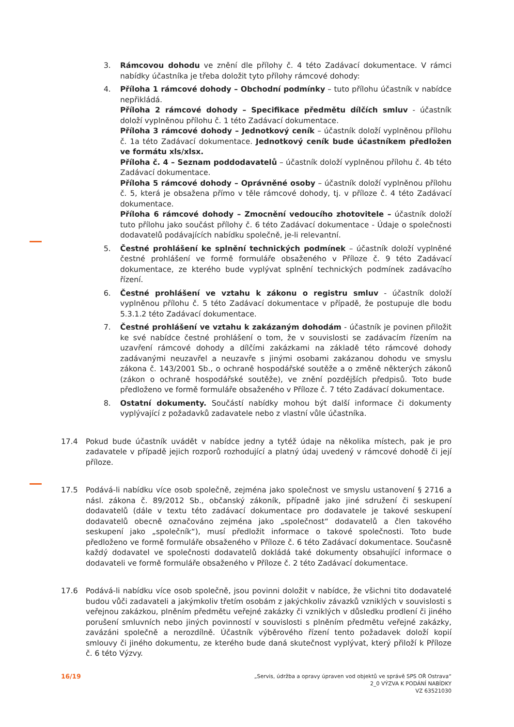3. Rámcovou dohodu ve znění dle přílohy č. 4 této Zadávací dokumentace. V rámci nabídky účastníka je třeba doložit tyto přílohy rámcové dohody:
4. Příloha 1 rámcové dohody – Obchodní podmínky – tuto přílohu účastník v nabídce nepřikládá.
Příloha 2 rámcové dohody – Specifikace předmětu dílčích smluv - účastník doloží vyplněnou přílohu č. 1 této Zadávací dokumentace.
Příloha 3 rámcové dohody – Jednotkový ceník – účastník doloží vyplněnou přílohu č. 1a této Zadávací dokumentace. Jednotkový ceník bude účastníkem předložen ve formátu xls/xlsx.
Příloha č. 4 – Seznam poddodavatelů – účastník doloží vyplněnou přílohu č. 4b této Zadávací dokumentace.
Příloha 5 rámcové dohody – Oprávněné osoby – účastník doloží vyplněnou přílohu č. 5, která je obsažena přímo v těle rámcové dohody, tj. v příloze č. 4 této Zadávací dokumentace.
Příloha 6 rámcové dohody – Zmocnění vedoucího zhotovitele – účastník doloží tuto přílohu jako součást přílohy č. 6 této Zadávací dokumentace - Údaje o společnosti dodavatelů podávajících nabídku společně, je-li relevantní.
5. Čestné prohlášení ke splnění technických podmínek – účastník doloží vyplněné čestné prohlášení ve formě formuláře obsaženého v Příloze č. 9 této Zadávací dokumentace, ze kterého bude vyplývat splnění technických podmínek zadávacího řízení.
6. Čestné prohlášení ve vztahu k zákonu o registru smluv - účastník doloží vyplněnou přílohu č. 5 této Zadávací dokumentace v případě, že postupuje dle bodu 5.3.1.2 této Zadávací dokumentace.
7. Čestné prohlášení ve vztahu k zakázaným dohodám - účastník je povinen přiložit ke své nabídce čestné prohlášení o tom, že v souvislosti se zadávacím řízením na uzavření rámcové dohody a dílčími zakázkami na základě této rámcové dohody zadávanými neuzavřel a neuzavře s jinými osobami zakázanou dohodu ve smyslu zákona č. 143/2001 Sb., o ochraně hospodářské soutěže a o změně některých zákonů (zákon o ochraně hospodářské soutěže), ve znění pozdějších předpisů. Toto bude předloženo ve formě formuláře obsaženého v Příloze č. 7 této Zadávací dokumentace.
8. Ostatní dokumenty. Součástí nabídky mohou být další informace či dokumenty vyplývající z požadavků zadavatele nebo z vlastní vůle účastníka.
17.4 Pokud bude účastník uvádět v nabídce jedny a tytéž údaje na několika místech, pak je pro zadavatele v případě jejich rozporů rozhodující a platný údaj uvedený v rámcové dohodě či její příloze.
17.5 Podává-li nabídku více osob společně, zejména jako společnost ve smyslu ustanovení § 2716 a násl. zákona č. 89/2012 Sb., občanský zákoník, případně jako jiné sdružení či seskupení dodavatelů (dále v textu této zadávací dokumentace pro dodavatele je takové seskupení dodavatelů obecně označováno zejména jako „společnost“ dodavatelů a člen takového seskupení jako „společník“), musí předložit informace o takové společnosti. Toto bude předloženo ve formě formuláře obsaženého v Příloze č. 6 této Zadávací dokumentace. Současně každý dodavatel ve společnosti dodavatelů dokládá také dokumenty obsahující informace o dodavateli ve formě formuláře obsaženého v Příloze č. 2 této Zadávací dokumentace.
17.6 Podává-li nabídku více osob společně, jsou povinni doložit v nabídce, že všichni tito dodavatelé budou vůči zadavateli a jakýmkoliv třetím osobám z jakýchkoliv závazků vzniklých v souvislosti s veřejnou zakázkou, plněním předmětu veřejné zakázky či vzniklých v důsledku prodlení či jiného porušení smluvních nebo jiných povinností v souvislosti s plněním předmětu veřejné zakázky, zavázáni společně a nerozdílně. Účastník výběrového řízení tento požadavek doloží kopií smlouvy či jiného dokumentu, ze kterého bude daná skutečnost vyplývat, který přiloží k Příloze č. 6 této Výzvy.
16/19
„Servis, údržba a opravy úpraven vod objektů ve správě SPS OŘ Ostrava“
2_0 VÝZVA K PODÁNÍ NABÍDKY
VZ 63521030